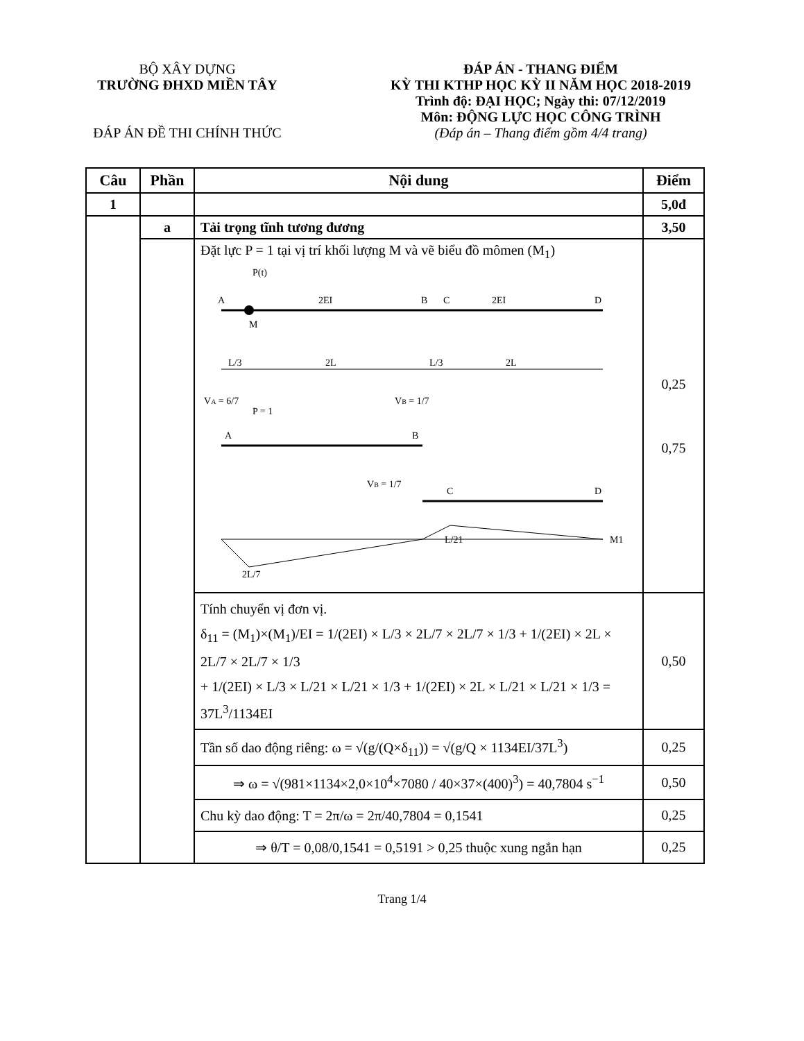BỘ XÂY DỰNG
TRƯỜNG ĐHXD MIỀN TÂY
ĐÁP ÁN ĐỀ THI CHÍNH THỨC
ĐÁP ÁN - THANG ĐIỂM
KỲ THI KTHP HỌC KỲ II NĂM HỌC 2018-2019
Trình độ: ĐẠI HỌC; Ngày thi: 07/12/2019
Môn: ĐỘNG LỰC HỌC CÔNG TRÌNH
(Đáp án – Thang điểm gồm 4/4 trang)
| Câu | Phần | Nội dung | Điểm |
| --- | --- | --- | --- |
| 1 | | | 5,0đ |
| | a | Tải trọng tĩnh tương đương | 3,50 |
| | | Đặt lực P = 1 tại vị trí khối lượng M và vẽ biểu đồ mômen (M<sub>1</sub>) P(t) A M 2EI B C 2EI D L/3 2L L/3 2L V A = 6/7 P = 1 V B = 1/7 A B V B = 1/7 C D L/21 2L/7 M1 | 0,25 0,75 |
| | | Tính chuyển vị đơn vị. δ<sub>11</sub> = (M<sub>1</sub>)×(M<sub>1</sub>)/EI = 1/(2EI) × L/3 × 2L/7 × 2L/7 × 1/3 + 1/(2EI) × 2L × 2L/7 × 2L/7 × 1/3 + 1/(2EI) × L/3 × L/21 × L/21 × 1/3 + 1/(2EI) × 2L × L/21 × L/21 × 1/3 = 37L<sup>3</sup>/1134EI | 0,50 |
| | | Tần số dao động riêng: ω = √(g/(Q×δ<sub>11</sub>)) = √(g/Q × 1134EI/37L<sup>3</sup>) | 0,25 |
| | | ⇒ ω = √(981×1134×2,0×10<sup>4</sup>×7080 / 40×37×(400)<sup>3</sup>) = 40,7804 s<sup>−1</sup> | 0,50 |
| | | Chu kỳ dao động: T = 2π/ω = 2π/40,7804 = 0,1541 | 0,25 |
| | | ⇒ θ/T = 0,08/0,1541 = 0,5191 > 0,25 thuộc xung ngắn hạn | 0,25 |
Trang 1/4